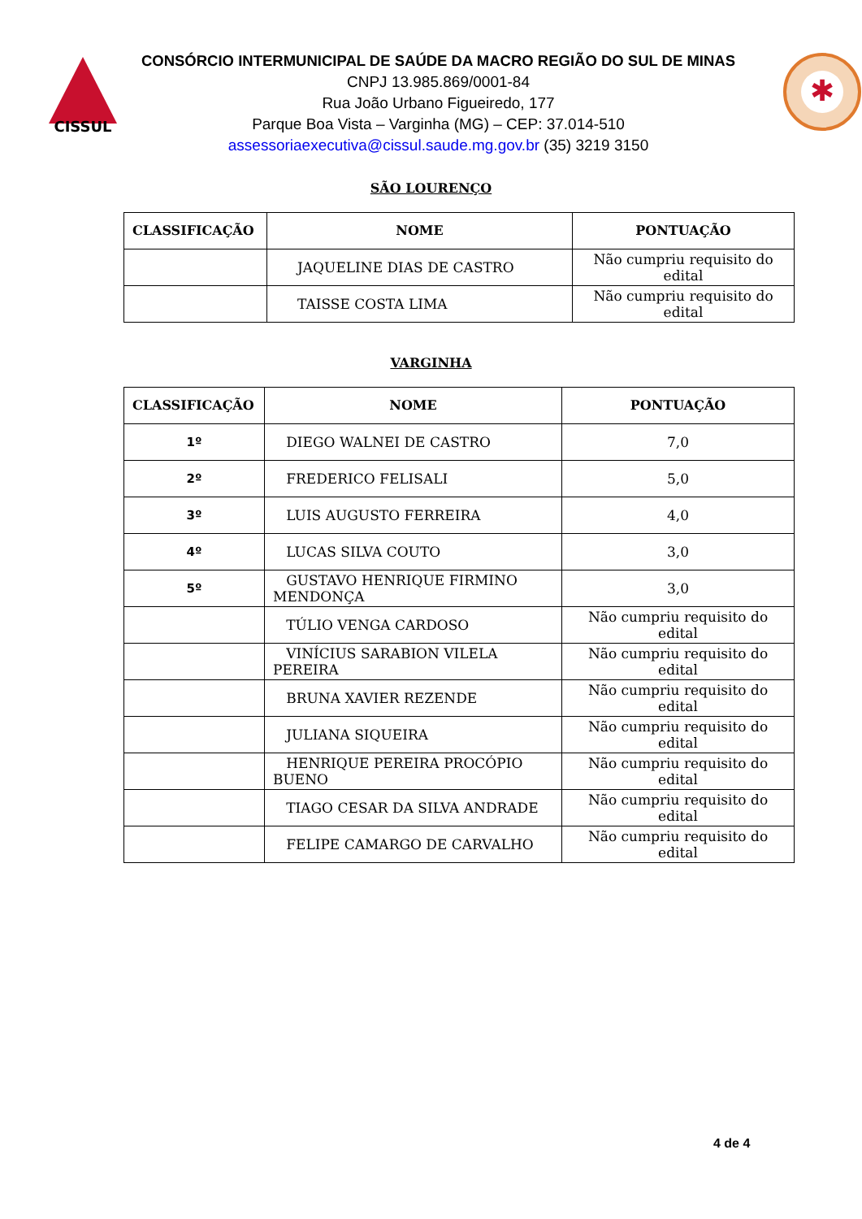CISSUL
CONSÓRCIO INTERMUNICIPAL DE SAÚDE DA MACRO REGIÃO DO SUL DE MINAS
CNPJ 13.985.869/0001-84
Rua João Urbano Figueiredo, 177
Parque Boa Vista – Varginha (MG) – CEP: 37.014-510
assessoriaexecutiva@cissul.saude.mg.gov.br (35) 3219 3150
✱
SÃO LOURENÇO
| CLASSIFICAÇÃO | NOME | PONTUAÇÃO |
| --- | --- | --- |
| | JAQUELINE DIAS DE CASTRO | Não cumpriu requisito do edital |
| | TAISSE COSTA LIMA | Não cumpriu requisito do edital |
VARGINHA
| CLASSIFICAÇÃO | NOME | PONTUAÇÃO |
| --- | --- | --- |
| 1º | DIEGO WALNEI DE CASTRO | 7,0 |
| 2º | FREDERICO FELISALI | 5,0 |
| 3º | LUIS AUGUSTO FERREIRA | 4,0 |
| 4º | LUCAS SILVA COUTO | 3,0 |
| 5º | GUSTAVO HENRIQUE FIRMINO MENDONÇA | 3,0 |
| | TÚLIO VENGA CARDOSO | Não cumpriu requisito do edital |
| | VINÍCIUS SARABION VILELA PEREIRA | Não cumpriu requisito do edital |
| | BRUNA XAVIER REZENDE | Não cumpriu requisito do edital |
| | JULIANA SIQUEIRA | Não cumpriu requisito do edital |
| | HENRIQUE PEREIRA PROCÓPIO BUENO | Não cumpriu requisito do edital |
| | TIAGO CESAR DA SILVA ANDRADE | Não cumpriu requisito do edital |
| | FELIPE CAMARGO DE CARVALHO | Não cumpriu requisito do edital |
4 de 4